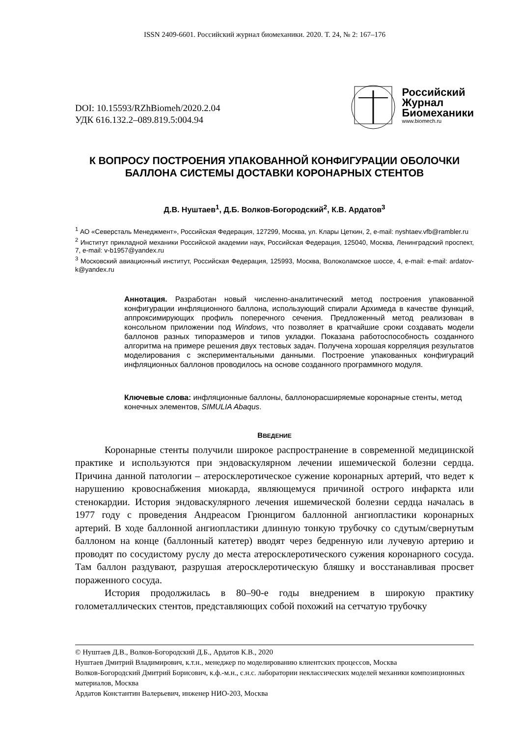ISSN 2409-6601. Российский журнал биомеханики. 2020. Т. 24, № 2: 167–176
DOI: 10.15593/RZhBiomeh/2020.2.04
УДК 616.132.2–089.819.5:004.94
Российский
Журнал
Биомеханики
www.biomech.ru
К ВОПРОСУ ПОСТРОЕНИЯ УПАКОВАННОЙ КОНФИГУРАЦИИ ОБОЛОЧКИ БАЛЛОНА СИСТЕМЫ ДОСТАВКИ КОРОНАРНЫХ СТЕНТОВ
Д.В. Нуштаев<sup>1</sup>, Д.Б. Волков-Богородский<sup>2</sup>, К.В. Ардатов<sup>3</sup>
<sup>1</sup> АО «Северсталь Менеджмент», Российская Федерация, 127299, Москва, ул. Клары Цеткин, 2, e-mail: nyshtaev.vfb@rambler.ru
<sup>2</sup> Институт прикладной механики Российской академии наук, Российская Федерация, 125040, Москва, Ленинградский проспект, 7, e-mail: v-b1957@yandex.ru
<sup>3</sup> Московский авиационный институт, Российская Федерация, 125993, Москва, Волоколамское шоссе, 4, e-mail: e-mail: ardatov-k@yandex.ru
Аннотация. Разработан новый численно-аналитический метод построения упакованной конфигурации инфляционного баллона, использующий спирали Архимеда в качестве функций, аппроксимирующих профиль поперечного сечения. Предложенный метод реализован в консольном приложении под Windows, что позволяет в кратчайшие сроки создавать модели баллонов разных типоразмеров и типов укладки. Показана работоспособность созданного алгоритма на примере решения двух тестовых задач. Получена хорошая корреляция результатов моделирования с экспериментальными данными. Построение упакованных конфигураций инфляционных баллонов проводилось на основе созданного программного модуля.
Ключевые слова: инфляционные баллоны, баллонорасширяемые коронарные стенты, метод конечных элементов, SIMULIA Abaqus.
ВВЕДЕНИЕ
Коронарные стенты получили широкое распространение в современной медицинской практике и используются при эндоваскулярном лечении ишемической болезни сердца. Причина данной патологии – атеросклеротическое сужение коронарных артерий, что ведет к нарушению кровоснабжения миокарда, являющемуся причиной острого инфаркта или стенокардии. История эндоваскулярного лечения ишемической болезни сердца началась в 1977 году с проведения Андреасом Грюнцигом баллонной ангиопластики коронарных артерий. В ходе баллонной ангиопластики длинную тонкую трубочку со сдутым/свернутым баллоном на конце (баллонный катетер) вводят через бедренную или лучевую артерию и проводят по сосудистому руслу до места атеросклеротического сужения коронарного сосуда. Там баллон раздувают, разрушая атеросклеротическую бляшку и восстанавливая просвет пораженного сосуда.
История продолжилась в 80–90-е годы внедрением в широкую практику голометаллических стентов, представляющих собой похожий на сетчатую трубочку
© Нуштаев Д.В., Волков-Богородский Д.Б., Ардатов К.В., 2020
Нуштаев Дмитрий Владимирович, к.т.н., менеджер по моделированию клиентских процессов, Москва
Волков-Богородский Дмитрий Борисович, к.ф.-м.н., с.н.с. лаборатории неклассических моделей механики композиционных материалов, Москва
Ардатов Константин Валерьевич, инженер НИО-203, Москва